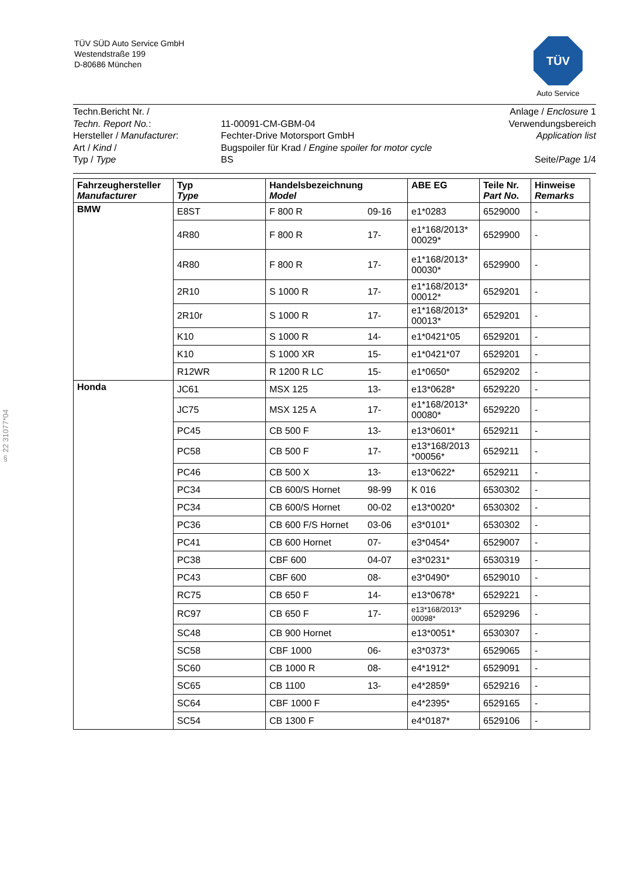TÜV SÜD Auto Service GmbH
Westendstraße 199
D-80686 München
TÜV
Auto Service
§ 22 31077*04
Techn.Bericht Nr. /
Techn. Report No.:
Hersteller / Manufacturer:
Art / Kind /
Typ / Type
11-00091-CM-GBM-04
Fechter-Drive Motorsport GmbH
Bugspoiler für Krad / Engine spoiler for motor cycle
BS
Anlage / Enclosure 1
Verwendungsbereich
Application list
Seite/Page 1/4
| Fahrzeughersteller Manufacturer | Typ Type | Handelsbezeichnung Model | ABE EG | Teile Nr. Part No. | Hinweise Remarks |
| --- | --- | --- | --- | --- | --- |
| BMW | E8ST | F 800 R 09-16 | e1*0283 | 6529000 | - |
| | 4R80 | F 800 R 17- | e1*168/2013* 00029* | 6529900 | - |
| | 4R80 | F 800 R 17- | e1*168/2013* 00030* | 6529900 | - |
| | 2R10 | S 1000 R 17- | e1*168/2013* 00012* | 6529201 | - |
| | 2R10r | S 1000 R 17- | e1*168/2013* 00013* | 6529201 | - |
| | K10 | S 1000 R 14- | e1*0421*05 | 6529201 | - |
| | K10 | S 1000 XR 15- | e1*0421*07 | 6529201 | - |
| | R12WR | R 1200 R LC 15- | e1*0650* | 6529202 | - |
| Honda | JC61 | MSX 125 13- | e13*0628* | 6529220 | - |
| | JC75 | MSX 125 A 17- | e1*168/2013* 00080* | 6529220 | - |
| | PC45 | CB 500 F 13- | e13*0601* | 6529211 | - |
| | PC58 | CB 500 F 17- | e13*168/2013 *00056* | 6529211 | - |
| | PC46 | CB 500 X 13- | e13*0622* | 6529211 | - |
| | PC34 | CB 600/S Hornet 98-99 | K 016 | 6530302 | - |
| | PC34 | CB 600/S Hornet 00-02 | e13*0020* | 6530302 | - |
| | PC36 | CB 600 F/S Hornet 03-06 | e3*0101* | 6530302 | - |
| | PC41 | CB 600 Hornet 07- | e3*0454* | 6529007 | - |
| | PC38 | CBF 600 04-07 | e3*0231* | 6530319 | - |
| | PC43 | CBF 600 08- | e3*0490* | 6529010 | - |
| | RC75 | CB 650 F 14- | e13*0678* | 6529221 | - |
| | RC97 | CB 650 F 17- | e13*168/2013* 00098* | 6529296 | - |
| | SC48 | CB 900 Hornet | e13*0051* | 6530307 | - |
| | SC58 | CBF 1000 06- | e3*0373* | 6529065 | - |
| | SC60 | CB 1000 R 08- | e4*1912* | 6529091 | - |
| | SC65 | CB 1100 13- | e4*2859* | 6529216 | - |
| | SC64 | CBF 1000 F | e4*2395* | 6529165 | - |
| | SC54 | CB 1300 F | e4*0187* | 6529106 | - |